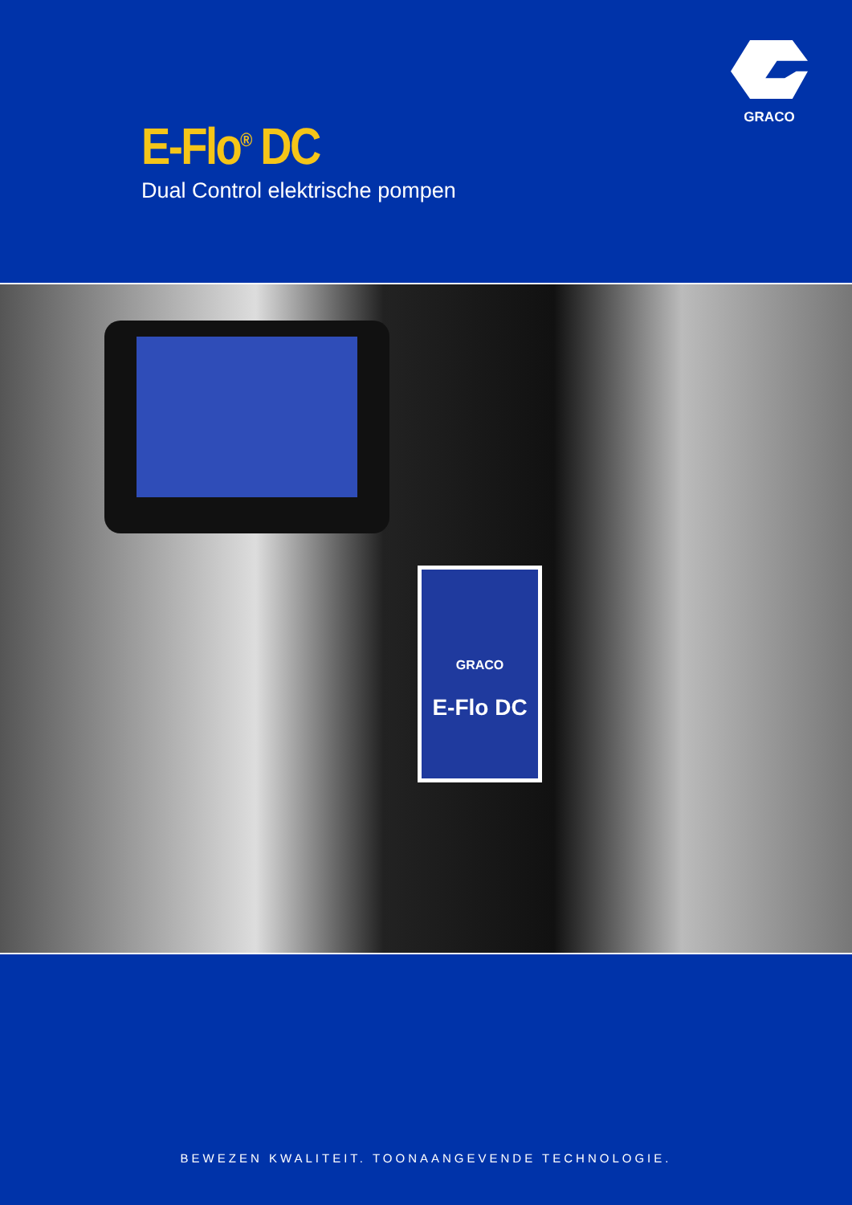GRACO
E-Flo<sup>®</sup> DC
Dual Control elektrische pompen
GRACO
E-Flo DC
BEWEZEN KWALITEIT. TOONAANGEVENDE TECHNOLOGIE.